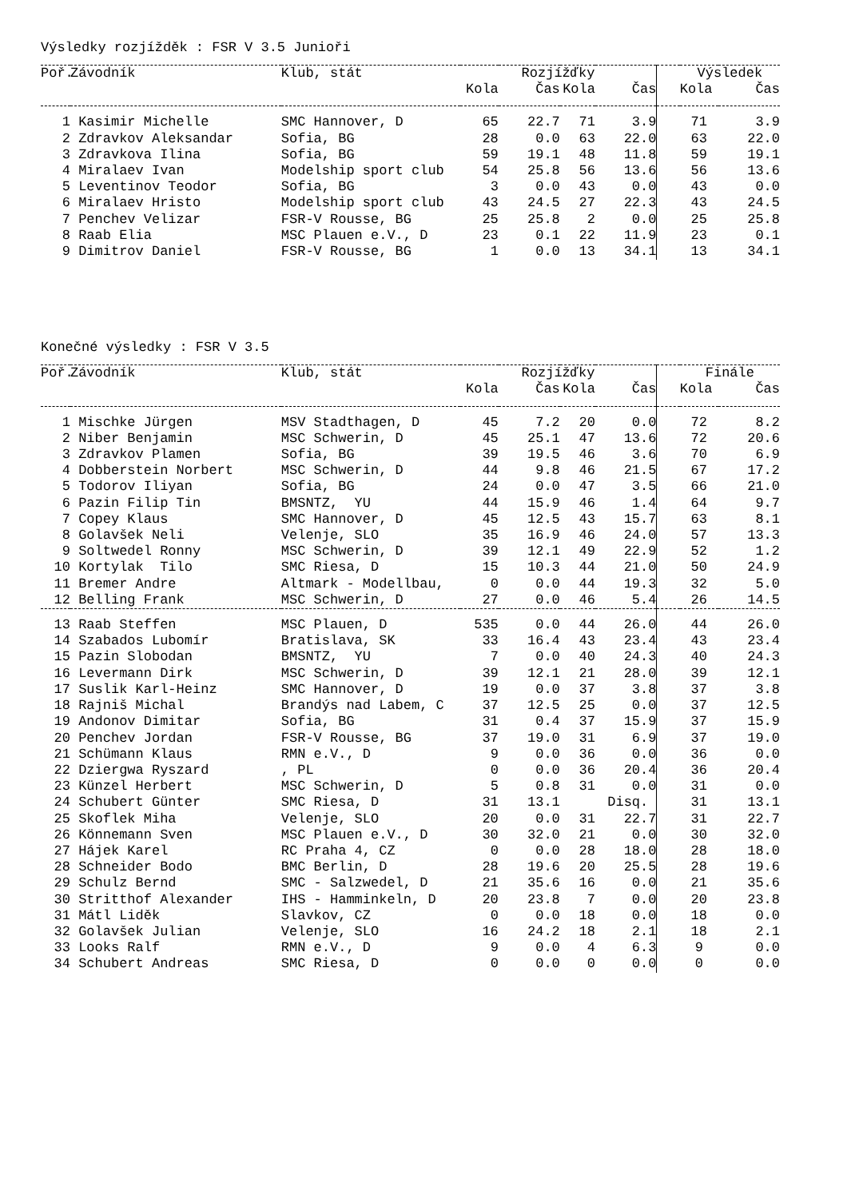Výsledky rozjížděk : FSR V 3.5 Junioři
| Poř. | Závodník | Klub, stát | Rozjížďky | | | | | Výsledek | |
| --- | --- | --- | --- | --- | --- | --- | --- | --- | --- |
| | | | Kola | Čas | Kola | Čas | | Kola | Čas |
| 1 | Kasimir Michelle | SMC Hannover, D | 65 | 22.7 | 71 | 3.9 | | 71 | 3.9 |
| 2 | Zdravkov Aleksandar | Sofia, BG | 28 | 0.0 | 63 | 22.0 | | 63 | 22.0 |
| 3 | Zdravkova Ilina | Sofia, BG | 59 | 19.1 | 48 | 11.8 | | 59 | 19.1 |
| 4 | Miralaev Ivan | Modelship sport club | 54 | 25.8 | 56 | 13.6 | | 56 | 13.6 |
| 5 | Leventinov Teodor | Sofia, BG | 3 | 0.0 | 43 | 0.0 | | 43 | 0.0 |
| 6 | Miralaev Hristo | Modelship sport club | 43 | 24.5 | 27 | 22.3 | | 43 | 24.5 |
| 7 | Penchev Velizar | FSR-V Rousse, BG | 25 | 25.8 | 2 | 0.0 | | 25 | 25.8 |
| 8 | Raab Elia | MSC Plauen e.V., D | 23 | 0.1 | 22 | 11.9 | | 23 | 0.1 |
| 9 | Dimitrov Daniel | FSR-V Rousse, BG | 1 | 0.0 | 13 | 34.1 | | 13 | 34.1 |
Konečné výsledky : FSR V 3.5
| Poř. | Závodník | Klub, stát | Rozjížďky | | | | | Finále | |
| --- | --- | --- | --- | --- | --- | --- | --- | --- | --- |
| | | | Kola | Čas | Kola | Čas | | Kola | Čas |
| 1 | Mischke Jürgen | MSV Stadthagen, D | 45 | 7.2 | 20 | 0.0 | | 72 | 8.2 |
| 2 | Niber Benjamin | MSC Schwerin, D | 45 | 25.1 | 47 | 13.6 | | 72 | 20.6 |
| 3 | Zdravkov Plamen | Sofia, BG | 39 | 19.5 | 46 | 3.6 | | 70 | 6.9 |
| 4 | Dobberstein Norbert | MSC Schwerin, D | 44 | 9.8 | 46 | 21.5 | | 67 | 17.2 |
| 5 | Todorov Iliyan | Sofia, BG | 24 | 0.0 | 47 | 3.5 | | 66 | 21.0 |
| 6 | Pazin Filip Tin | BMSNTZ, YU | 44 | 15.9 | 46 | 1.4 | | 64 | 9.7 |
| 7 | Copey Klaus | SMC Hannover, D | 45 | 12.5 | 43 | 15.7 | | 63 | 8.1 |
| 8 | Golavšek Neli | Velenje, SLO | 35 | 16.9 | 46 | 24.0 | | 57 | 13.3 |
| 9 | Soltwedel Ronny | MSC Schwerin, D | 39 | 12.1 | 49 | 22.9 | | 52 | 1.2 |
| 10 | Kortylak Tilo | SMC Riesa, D | 15 | 10.3 | 44 | 21.0 | | 50 | 24.9 |
| 11 | Bremer Andre | Altmark - Modellbau, | 0 | 0.0 | 44 | 19.3 | | 32 | 5.0 |
| 12 | Belling Frank | MSC Schwerin, D | 27 | 0.0 | 46 | 5.4 | | 26 | 14.5 |
| 13 | Raab Steffen | MSC Plauen, D | 535 | 0.0 | 44 | 26.0 | | 44 | 26.0 |
| 14 | Szabados Lubomír | Bratislava, SK | 33 | 16.4 | 43 | 23.4 | | 43 | 23.4 |
| 15 | Pazin Slobodan | BMSNTZ, YU | 7 | 0.0 | 40 | 24.3 | | 40 | 24.3 |
| 16 | Levermann Dirk | MSC Schwerin, D | 39 | 12.1 | 21 | 28.0 | | 39 | 12.1 |
| 17 | Suslik Karl-Heinz | SMC Hannover, D | 19 | 0.0 | 37 | 3.8 | | 37 | 3.8 |
| 18 | Rajniš Michal | Brandýs nad Labem, C | 37 | 12.5 | 25 | 0.0 | | 37 | 12.5 |
| 19 | Andonov Dimitar | Sofia, BG | 31 | 0.4 | 37 | 15.9 | | 37 | 15.9 |
| 20 | Penchev Jordan | FSR-V Rousse, BG | 37 | 19.0 | 31 | 6.9 | | 37 | 19.0 |
| 21 | Schümann Klaus | RMN e.V., D | 9 | 0.0 | 36 | 0.0 | | 36 | 0.0 |
| 22 | Dziergwa Ryszard | , PL | 0 | 0.0 | 36 | 20.4 | | 36 | 20.4 |
| 23 | Künzel Herbert | MSC Schwerin, D | 5 | 0.8 | 31 | 0.0 | | 31 | 0.0 |
| 24 | Schubert Günter | SMC Riesa, D | 31 | 13.1 | Disq. | | | 31 | 13.1 |
| 25 | Skoflek Miha | Velenje, SLO | 20 | 0.0 | 31 | 22.7 | | 31 | 22.7 |
| 26 | Könnemann Sven | MSC Plauen e.V., D | 30 | 32.0 | 21 | 0.0 | | 30 | 32.0 |
| 27 | Hájek Karel | RC Praha 4, CZ | 0 | 0.0 | 28 | 18.0 | | 28 | 18.0 |
| 28 | Schneider Bodo | BMC Berlin, D | 28 | 19.6 | 20 | 25.5 | | 28 | 19.6 |
| 29 | Schulz Bernd | SMC - Salzwedel, D | 21 | 35.6 | 16 | 0.0 | | 21 | 35.6 |
| 30 | Stritthof Alexander | IHS - Hamminkeln, D | 20 | 23.8 | 7 | 0.0 | | 20 | 23.8 |
| 31 | Mátl Liděk | Slavkov, CZ | 0 | 0.0 | 18 | 0.0 | | 18 | 0.0 |
| 32 | Golavšek Julian | Velenje, SLO | 16 | 24.2 | 18 | 2.1 | | 18 | 2.1 |
| 33 | Looks Ralf | RMN e.V., D | 9 | 0.0 | 4 | 6.3 | | 9 | 0.0 |
| 34 | Schubert Andreas | SMC Riesa, D | 0 | 0.0 | 0 | 0.0 | | 0 | 0.0 |